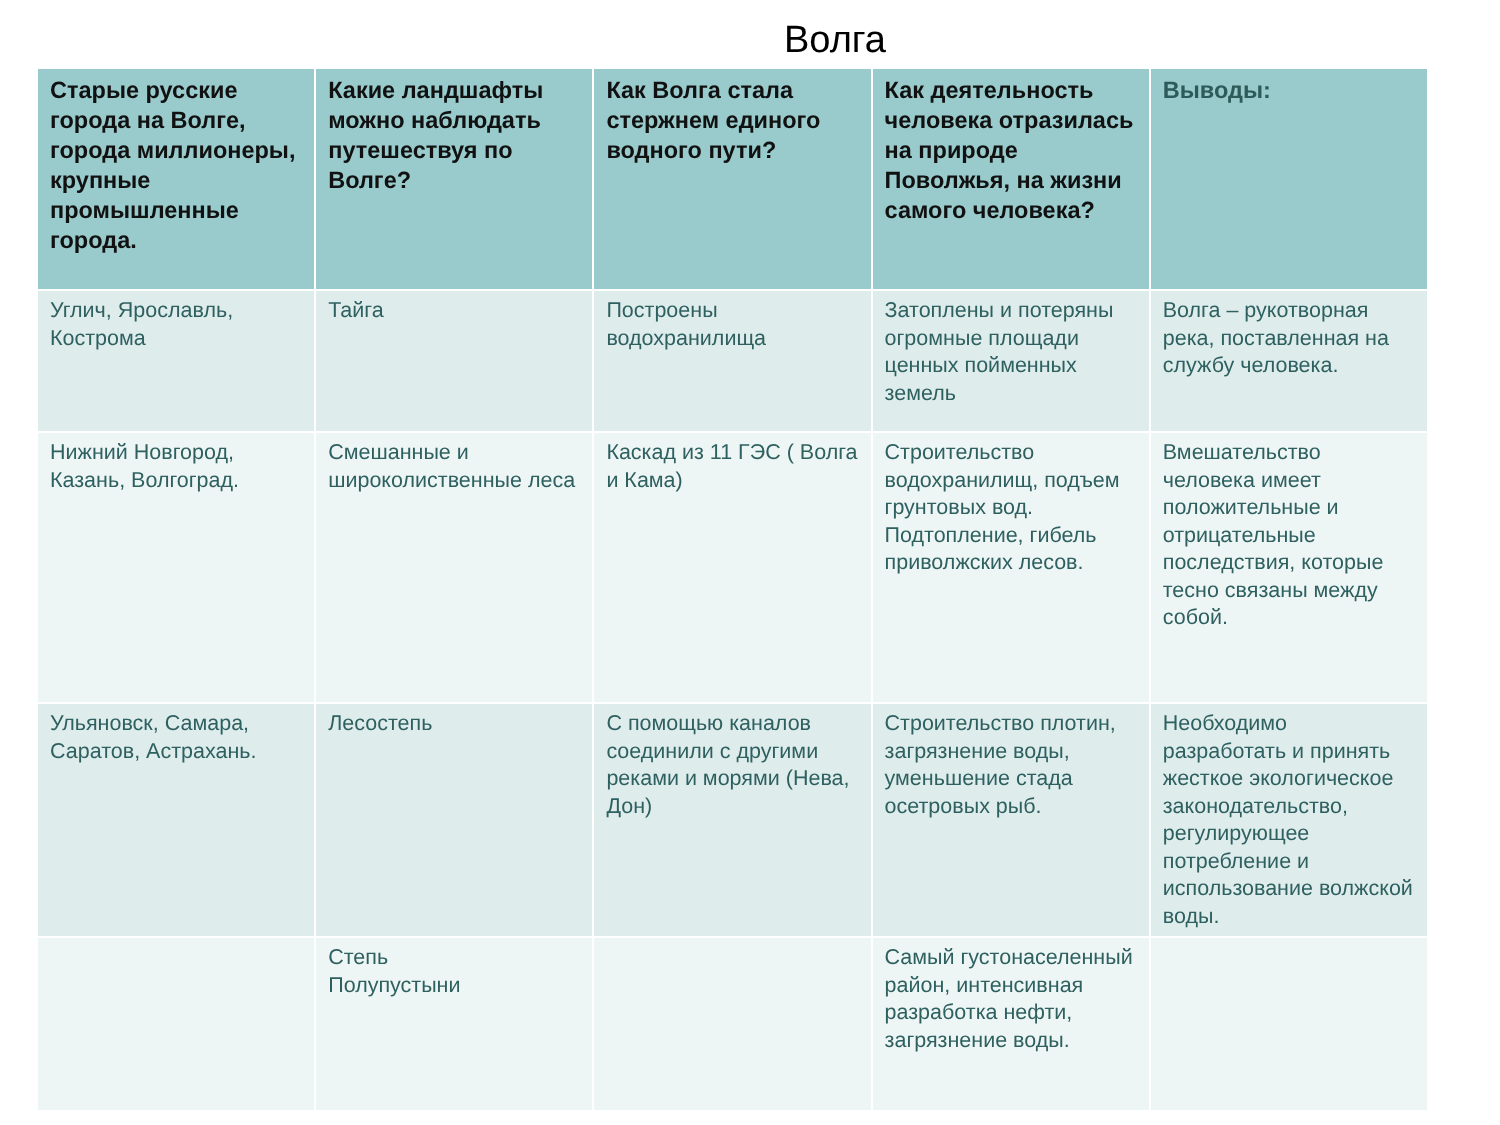Волга
| Старые русские города на Волге, города миллионеры, крупные промышленные города. | Какие ландшафты можно наблюдать путешествуя по Волге? | Как Волга стала стержнем единого водного пути? | Как деятельность человека отразилась на природе Поволжья, на жизни самого человека? | Выводы: |
| --- | --- | --- | --- | --- |
| Углич, Ярославль, Кострома | Тайга | Построены водохранилища | Затоплены и потеряны огромные площади ценных пойменных земель | Волга – рукотворная река, поставленная на службу человека. |
| Нижний Новгород, Казань, Волгоград. | Смешанные и широколиственные леса | Каскад из 11 ГЭС ( Волга и Кама) | Строительство водохранилищ, подъем грунтовых вод. Подтопление, гибель приволжских лесов. | Вмешательство человека имеет положительные и отрицательные последствия, которые тесно связаны между собой. |
| Ульяновск, Самара, Саратов, Астрахань. | Лесостепь | С помощью каналов соединили с другими реками и морями (Нева, Дон) | Строительство плотин, загрязнение воды, уменьшение стада осетровых рыб. | Необходимо разработать и принять жесткое экологическое законодательство, регулирующее потребление и использование волжской воды. |
| | Степь Полупустыни | | Самый густонаселенный район, интенсивная разработка нефти, загрязнение воды. | |